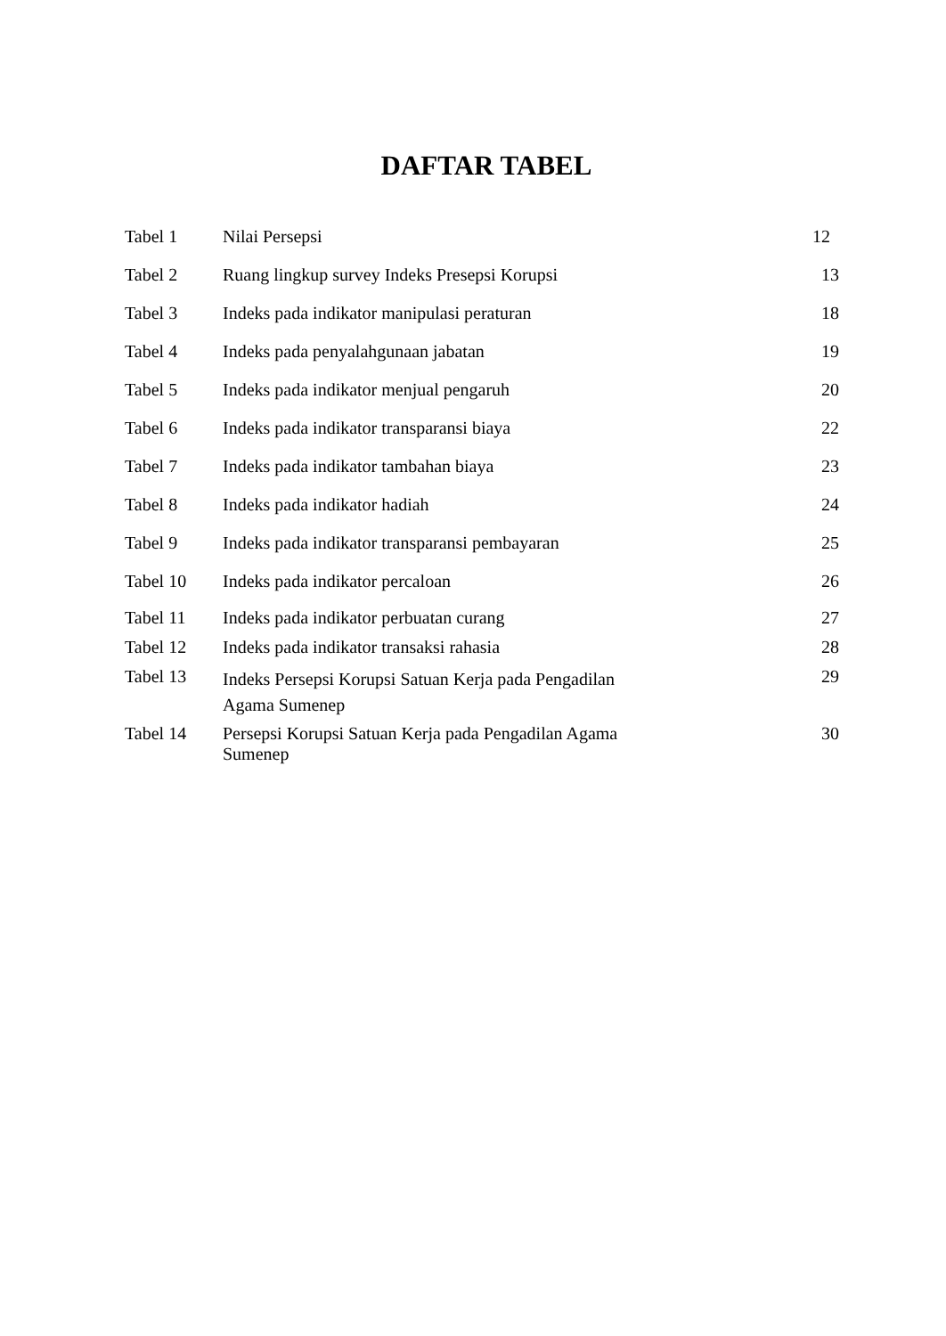DAFTAR TABEL
| Tabel 1 | Nilai Persepsi | 12 |
| Tabel 2 | Ruang lingkup survey Indeks Presepsi Korupsi | 13 |
| Tabel 3 | Indeks pada indikator manipulasi peraturan | 18 |
| Tabel 4 | Indeks pada penyalahgunaan jabatan | 19 |
| Tabel 5 | Indeks pada indikator menjual pengaruh | 20 |
| Tabel 6 | Indeks pada indikator transparansi biaya | 22 |
| Tabel 7 | Indeks pada indikator tambahan biaya | 23 |
| Tabel 8 | Indeks pada indikator hadiah | 24 |
| Tabel 9 | Indeks pada indikator transparansi pembayaran | 25 |
| Tabel 10 | Indeks pada indikator percaloan | 26 |
| Tabel 11 | Indeks pada indikator perbuatan curang | 27 |
| Tabel 12 | Indeks pada indikator transaksi rahasia | 28 |
| Tabel 13 | Indeks Persepsi Korupsi Satuan Kerja pada Pengadilan Agama Sumenep | 29 |
| Tabel 14 | Persepsi Korupsi Satuan Kerja pada Pengadilan Agama Sumenep | 30 |